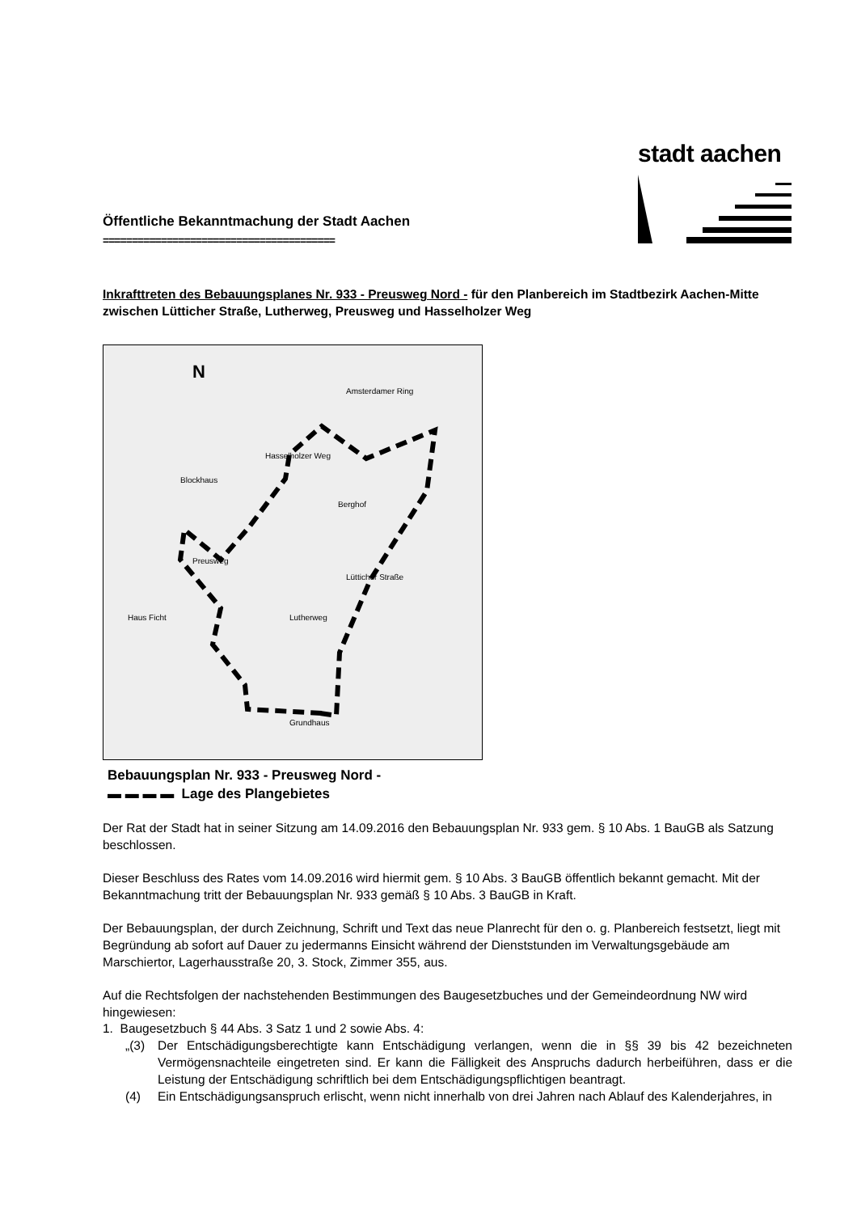Öffentliche Bekanntmachung der Stadt Aachen
========================================
stadt aachen
Inkrafttreten des Bebauungsplanes Nr. 933 - Preusweg Nord - für den Planbereich im Stadtbezirk Aachen-Mitte zwischen Lütticher Straße, Lutherweg, Preusweg und Hasselholzer Weg
Preusweg
Amsterdamer Ring
Hasselholzer Weg
Berghof
Blockhaus
Haus Ficht
Lutherweg
Lütticher Straße
Grundhaus
N
Bebauungsplan Nr. 933 - Preusweg Nord -
▬ ▬ ▬ ▬ Lage des Plangebietes
Der Rat der Stadt hat in seiner Sitzung am 14.09.2016 den Bebauungsplan Nr. 933 gem. § 10 Abs. 1 BauGB als Satzung beschlossen.
Dieser Beschluss des Rates vom 14.09.2016 wird hiermit gem. § 10 Abs. 3 BauGB öffentlich bekannt gemacht. Mit der Bekanntmachung tritt der Bebauungsplan Nr. 933 gemäß § 10 Abs. 3 BauGB in Kraft.
Der Bebauungsplan, der durch Zeichnung, Schrift und Text das neue Planrecht für den o. g. Planbereich festsetzt, liegt mit Begründung ab sofort auf Dauer zu jedermanns Einsicht während der Dienststunden im Verwaltungsgebäude am Marschiertor, Lagerhausstraße 20, 3. Stock, Zimmer 355, aus.
Auf die Rechtsfolgen der nachstehenden Bestimmungen des Baugesetzbuches und der Gemeindeordnung NW wird hingewiesen:
1. Baugesetzbuch § 44 Abs. 3 Satz 1 und 2 sowie Abs. 4:
„(3) Der Entschädigungsberechtigte kann Entschädigung verlangen, wenn die in §§ 39 bis 42 bezeichneten Vermögensnachteile eingetreten sind. Er kann die Fälligkeit des Anspruchs dadurch herbeiführen, dass er die Leistung der Entschädigung schriftlich bei dem Entschädigungspflichtigen beantragt.
(4) Ein Entschädigungsanspruch erlischt, wenn nicht innerhalb von drei Jahren nach Ablauf des Kalenderjahres, in